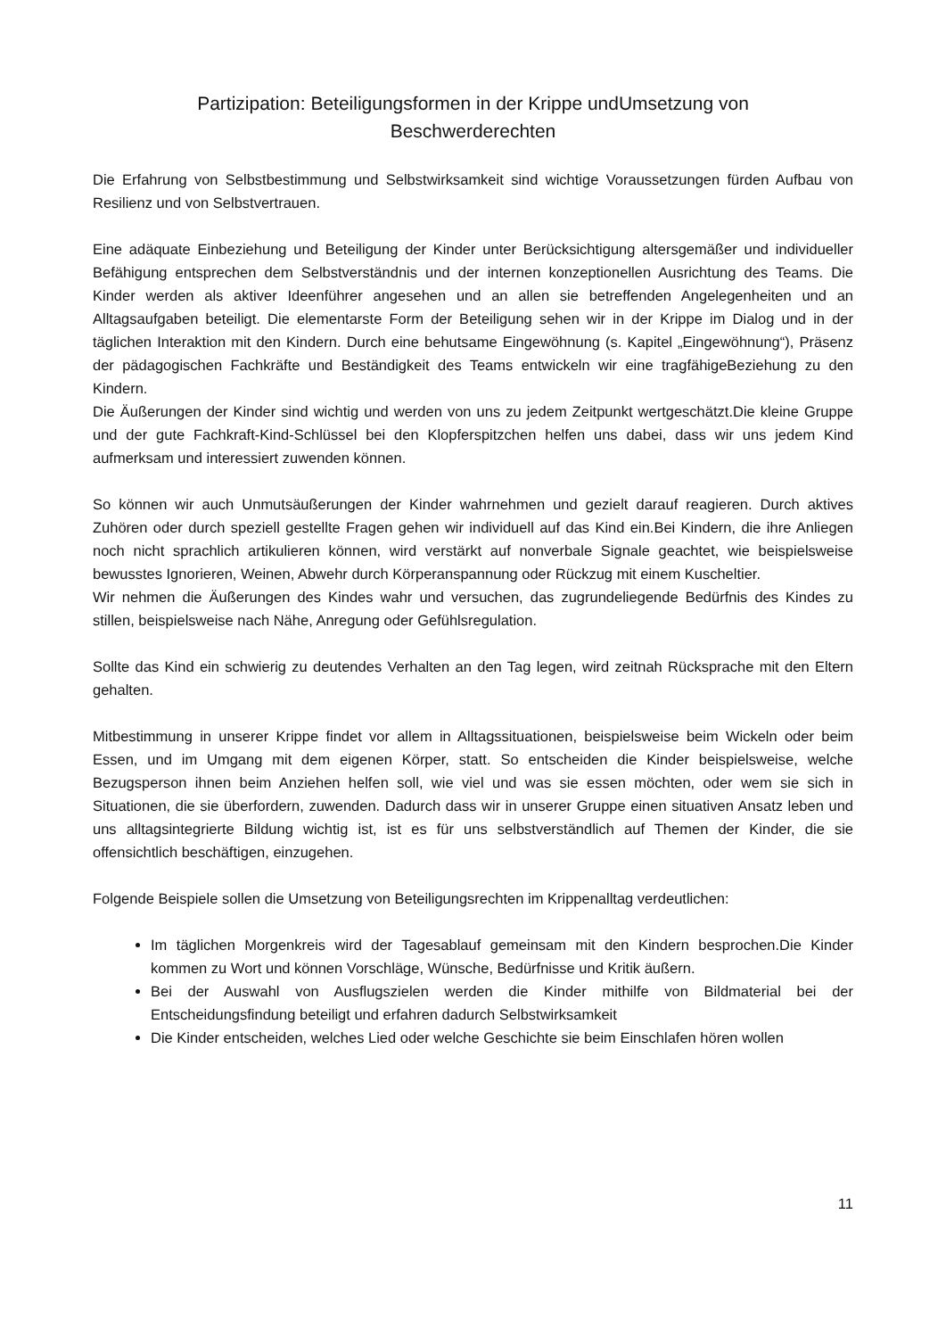Partizipation: Beteiligungsformen in der Krippe undUmsetzung von
Beschwerderechten
Die Erfahrung von Selbstbestimmung und Selbstwirksamkeit sind wichtige Voraussetzungen fürden Aufbau von Resilienz und von Selbstvertrauen.
Eine adäquate Einbeziehung und Beteiligung der Kinder unter Berücksichtigung altersgemäßer und individueller Befähigung entsprechen dem Selbstverständnis und der internen konzeptionellen Ausrichtung des Teams. Die Kinder werden als aktiver Ideenführer angesehen und an allen sie betreffenden Angelegenheiten und an Alltagsaufgaben beteiligt. Die elementarste Form der Beteiligung sehen wir in der Krippe im Dialog und in der täglichen Interaktion mit den Kindern. Durch eine behutsame Eingewöhnung (s. Kapitel „Eingewöhnung“), Präsenz der pädagogischen Fachkräfte und Beständigkeit des Teams entwickeln wir eine tragfähigeBeziehung zu den Kindern.
Die Äußerungen der Kinder sind wichtig und werden von uns zu jedem Zeitpunkt wertgeschätzt.Die kleine Gruppe und der gute Fachkraft-Kind-Schlüssel bei den Klopferspitzchen helfen uns dabei, dass wir uns jedem Kind aufmerksam und interessiert zuwenden können.
So können wir auch Unmutsäußerungen der Kinder wahrnehmen und gezielt darauf reagieren. Durch aktives Zuhören oder durch speziell gestellte Fragen gehen wir individuell auf das Kind ein.Bei Kindern, die ihre Anliegen noch nicht sprachlich artikulieren können, wird verstärkt auf nonverbale Signale geachtet, wie beispielsweise bewusstes Ignorieren, Weinen, Abwehr durch Körperanspannung oder Rückzug mit einem Kuscheltier.
Wir nehmen die Äußerungen des Kindes wahr und versuchen, das zugrundeliegende Bedürfnis des Kindes zu stillen, beispielsweise nach Nähe, Anregung oder Gefühlsregulation.
Sollte das Kind ein schwierig zu deutendes Verhalten an den Tag legen, wird zeitnah Rücksprache mit den Eltern gehalten.
Mitbestimmung in unserer Krippe findet vor allem in Alltagssituationen, beispielsweise beim Wickeln oder beim Essen, und im Umgang mit dem eigenen Körper, statt. So entscheiden die Kinder beispielsweise, welche Bezugsperson ihnen beim Anziehen helfen soll, wie viel und was sie essen möchten, oder wem sie sich in Situationen, die sie überfordern, zuwenden. Dadurch dass wir in unserer Gruppe einen situativen Ansatz leben und uns alltagsintegrierte Bildung wichtig ist, ist es für uns selbstverständlich auf Themen der Kinder, die sie offensichtlich beschäftigen, einzugehen.
Folgende Beispiele sollen die Umsetzung von Beteiligungsrechten im Krippenalltag verdeutlichen:
Im täglichen Morgenkreis wird der Tagesablauf gemeinsam mit den Kindern besprochen.Die Kinder kommen zu Wort und können Vorschläge, Wünsche, Bedürfnisse und Kritik äußern.
Bei der Auswahl von Ausflugszielen werden die Kinder mithilfe von Bildmaterial bei der Entscheidungsfindung beteiligt und erfahren dadurch Selbstwirksamkeit
Die Kinder entscheiden, welches Lied oder welche Geschichte sie beim Einschlafen hören wollen
11